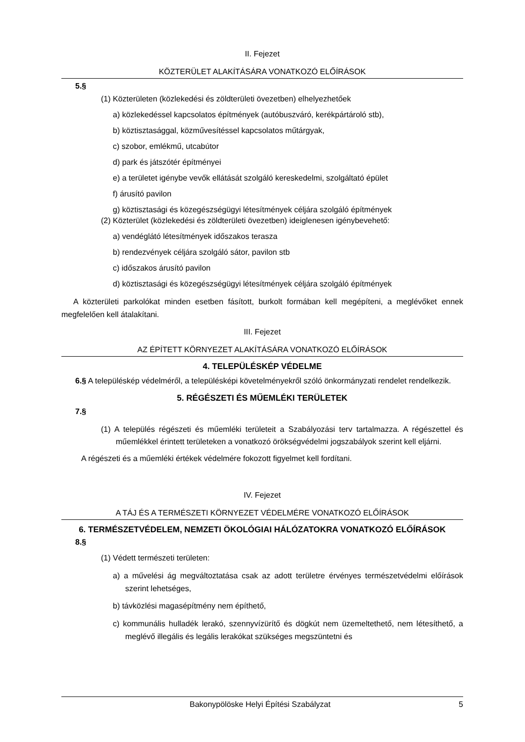II. Fejezet
KÖZTERÜLET ALAKÍTÁSÁRA VONATKOZÓ ELŐÍRÁSOK
5.§
(1) Közterületen (közlekedési és zöldterületi övezetben) elhelyezhetőek
a) közlekedéssel kapcsolatos építmények (autóbuszváró, kerékpártároló stb),
b) köztisztasággal, közművesítéssel kapcsolatos műtárgyak,
c) szobor, emlékmű, utcabútor
d) park és játszótér építményei
e) a területet igénybe vevők ellátását szolgáló kereskedelmi, szolgáltató épület
f) árusító pavilon
g) köztisztasági és közegészségügyi létesítmények céljára szolgáló építmények
(2) Közterület (közlekedési és zöldterületi övezetben) ideiglenesen igénybevehető:
a) vendéglátó létesítmények időszakos terasza
b) rendezvények céljára szolgáló sátor, pavilon stb
c) időszakos árusító pavilon
d) köztisztasági és közegészségügyi létesítmények céljára szolgáló építmények
A közterületi parkolókat minden esetben fásított, burkolt formában kell megépíteni, a meglévőket ennek megfelelően kell átalakítani.
III. Fejezet
AZ ÉPÍTETT KÖRNYEZET ALAKÍTÁSÁRA VONATKOZÓ ELŐÍRÁSOK
4. TELEPÜLÉSKÉP VÉDELME
6.§ A településkép védelméről, a településképi követelményekről szóló önkormányzati rendelet rendelkezik.
5. RÉGÉSZETI ÉS MŰEMLÉKI TERÜLETEK
7.§
(1) A település régészeti és műemléki területeit a Szabályozási terv tartalmazza. A régészettel és műemlékkel érintett területeken a vonatkozó örökségvédelmi jogszabályok szerint kell eljárni.
A régészeti és a műemléki értékek védelmére fokozott figyelmet kell fordítani.
IV. Fejezet
A TÁJ ÉS A TERMÉSZETI KÖRNYEZET VÉDELMÉRE VONATKOZÓ ELŐÍRÁSOK
6. TERMÉSZETVÉDELEM, NEMZETI ÖKOLÓGIAI HÁLÓZATOKRA VONATKOZÓ ELŐÍRÁSOK
8.§
(1) Védett természeti területen:
a) a művelési ág megváltoztatása csak az adott területre érvényes természetvédelmi előírások szerint lehetséges,
b) távközlési magasépítmény nem építhető,
c) kommunális hulladék lerakó, szennyvízürítő és dögkút nem üzemeltethető, nem létesíthető, a meglévő illegális és legális lerakókat szükséges megszüntetni és
Bakonypölöske Helyi Építési Szabályzat 5